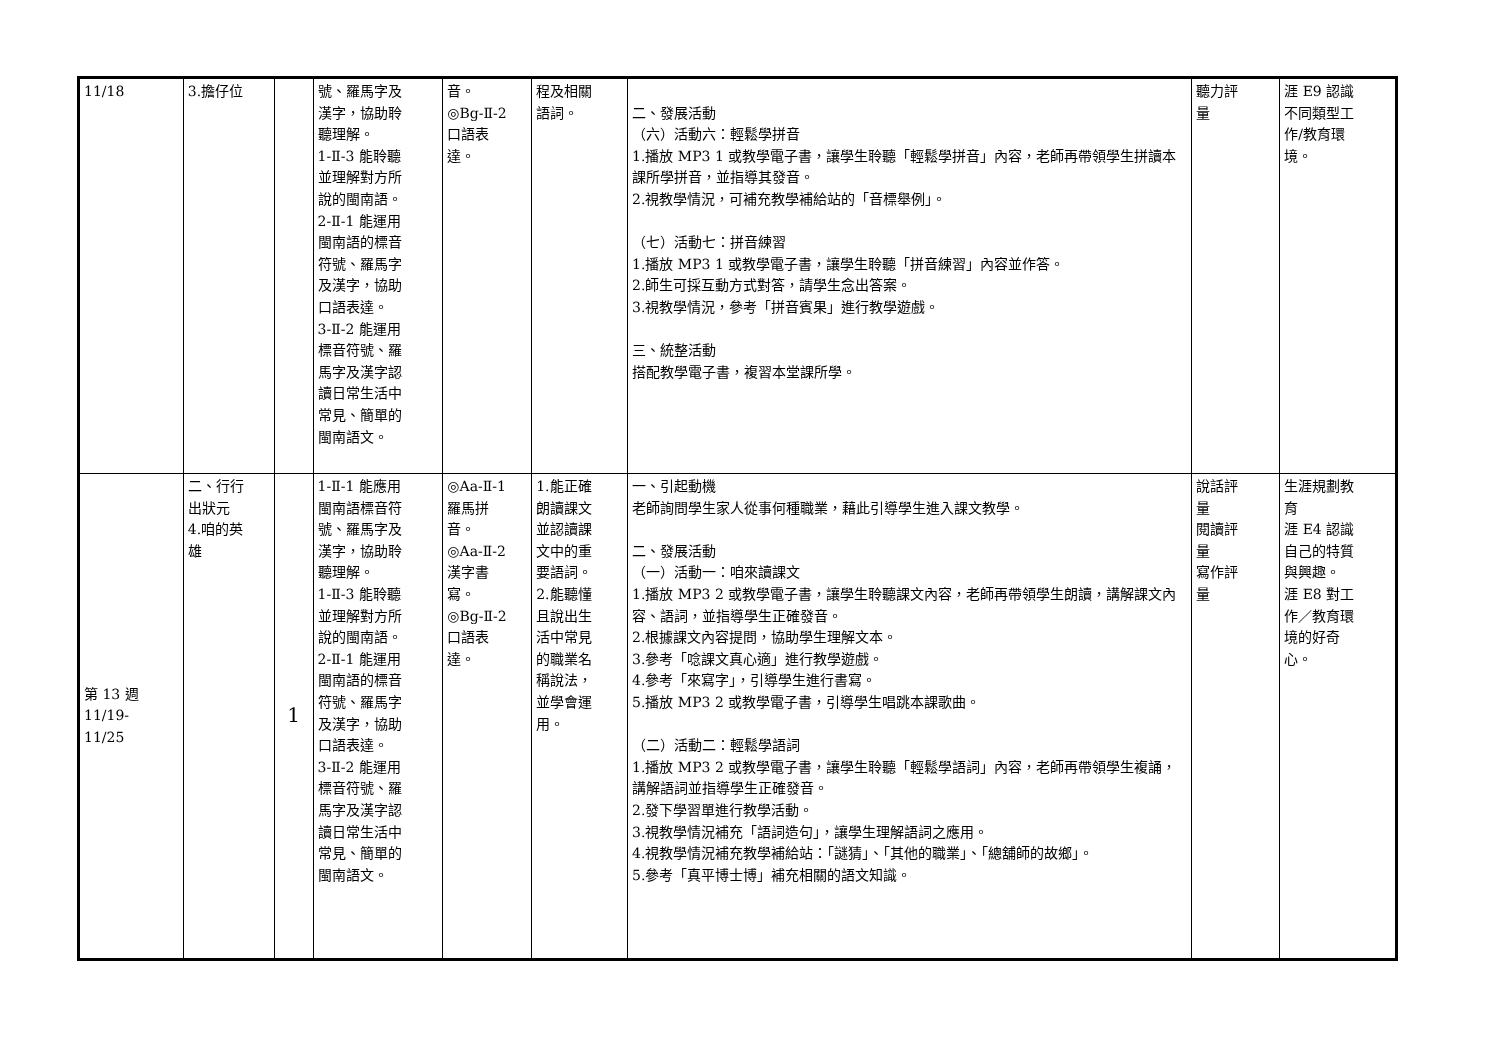| 11/18 | 3.擔仔位 | | 號、羅馬字及 漢字，協助聆 聽理解。 1-Ⅱ-3 能聆聽 並理解對方所 說的閩南語。 2-Ⅱ-1 能運用 閩南語的標音 符號、羅馬字 及漢字，協助 口語表達。 3-Ⅱ-2 能運用 標音符號、羅 馬字及漢字認 讀日常生活中 常見、簡單的 閩南語文。 | 音。 ◎Bg-Ⅱ-2 口語表 達。 | 程及相關 語詞。 | 二、發展活動 （六）活動六：輕鬆學拼音 1.播放 MP3 1 或教學電子書，讓學生聆聽「輕鬆學拼音」內容，老師再帶領學生拼讀本課所學拼音，並指導其發音。 2.視教學情況，可補充教學補給站的「音標舉例」。 （七）活動七：拼音練習 1.播放 MP3 1 或教學電子書，讓學生聆聽「拼音練習」內容並作答。 2.師生可採互動方式對答，請學生念出答案。 3.視教學情況，參考「拼音賓果」進行教學遊戲。 三、統整活動 搭配教學電子書，複習本堂課所學。 | 聽力評 量 | 涯 E9 認識 不同類型工 作/教育環 境。 |
| 第 13 週 11/19- 11/25 | 二、行行 出狀元 4.咱的英 雄 | 1 | 1-Ⅱ-1 能應用 閩南語標音符 號、羅馬字及 漢字，協助聆 聽理解。 1-Ⅱ-3 能聆聽 並理解對方所 說的閩南語。 2-Ⅱ-1 能運用 閩南語的標音 符號、羅馬字 及漢字，協助 口語表達。 3-Ⅱ-2 能運用 標音符號、羅 馬字及漢字認 讀日常生活中 常見、簡單的 閩南語文。 | ◎Aa-Ⅱ-1 羅馬拼 音。 ◎Aa-Ⅱ-2 漢字書 寫。 ◎Bg-Ⅱ-2 口語表 達。 | 1.能正確 朗讀課文 並認讀課 文中的重 要語詞。 2.能聽懂 且說出生 活中常見 的職業名 稱說法， 並學會運 用。 | 一、引起動機 老師詢問學生家人從事何種職業，藉此引導學生進入課文教學。 二、發展活動 （一）活動一：咱來讀課文 1.播放 MP3 2 或教學電子書，讓學生聆聽課文內容，老師再帶領學生朗讀，講解課文內容、語詞，並指導學生正確發音。 2.根據課文內容提問，協助學生理解文本。 3.參考「唸課文真心適」進行教學遊戲。 4.參考「來寫字」，引導學生進行書寫。 5.播放 MP3 2 或教學電子書，引導學生唱跳本課歌曲。 （二）活動二：輕鬆學語詞 1.播放 MP3 2 或教學電子書，讓學生聆聽「輕鬆學語詞」內容，老師再帶領學生複誦，講解語詞並指導學生正確發音。 2.發下學習單進行教學活動。 3.視教學情況補充「語詞造句」，讓學生理解語詞之應用。 4.視教學情況補充教學補給站：「謎猜」、「其他的職業」、「總舖師的故鄉」。 5.參考「真平博士博」補充相關的語文知識。 | 說話評 量 閱讀評 量 寫作評 量 | 生涯規劃教 育 涯 E4 認識 自己的特質 與興趣。 涯 E8 對工 作／教育環 境的好奇 心。 |